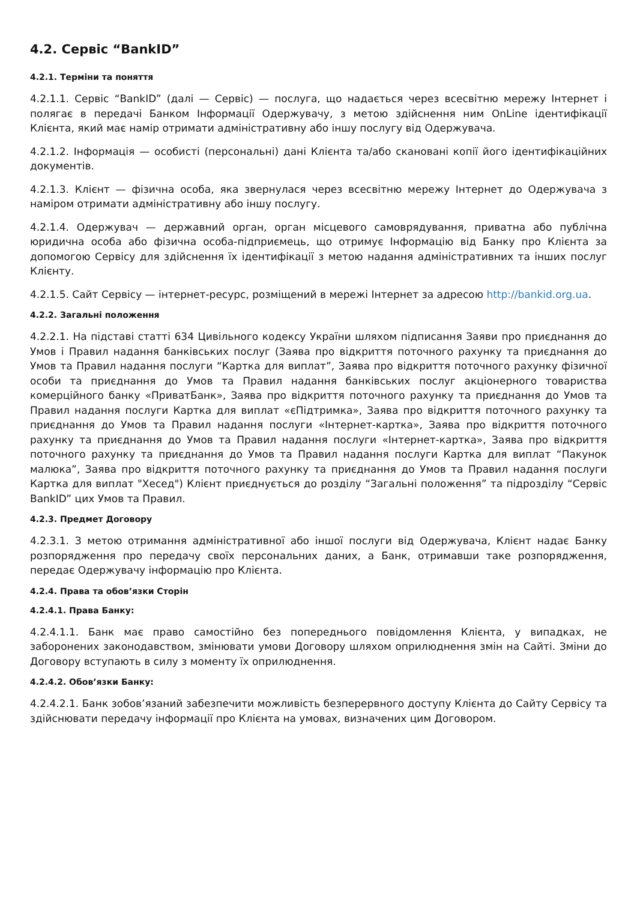4.2. Сервіс “BankID”
4.2.1. Терміни та поняття
4.2.1.1. Сервіс “BankID” (далі — Сервіс) — послуга, що надається через всесвітню мережу Інтернет і полягає в передачі Банком Інформації Одержувачу, з метою здійснення ним OnLine ідентифікації Клієнта, який має намір отримати адміністративну або іншу послугу від Одержувача.
4.2.1.2. Інформація — особисті (персональні) дані Клієнта та/або скановані копії його ідентифікаційних документів.
4.2.1.3. Клієнт — фізична особа, яка звернулася через всесвітню мережу Інтернет до Одержувача з наміром отримати адміністративну або іншу послугу.
4.2.1.4. Одержувач — державний орган, орган місцевого самоврядування, приватна або публічна юридична особа або фізична особа-підприємець, що отримує Інформацію від Банку про Клієнта за допомогою Сервісу для здійснення їх ідентифікації з метою надання адміністративних та інших послуг Клієнту.
4.2.1.5. Сайт Сервісу — інтернет-ресурс, розміщений в мережі Інтернет за адресою http://bankid.org.ua.
4.2.2. Загальні положення
4.2.2.1. На підставі статті 634 Цивільного кодексу України шляхом підписання Заяви про приєднання до Умов і Правил надання банківських послуг (Заява про відкриття поточного рахунку та приєднання до Умов та Правил надання послуги “Картка для виплат”, Заява про відкриття поточного рахунку фізичної особи та приєднання до Умов та Правил надання банківських послуг акціонерного товариства комерційного банку «ПриватБанк», Заява про відкриття поточного рахунку та приєднання до Умов та Правил надання послуги Картка для виплат «єПідтримка», Заява про відкриття поточного рахунку та приєднання до Умов та Правил надання послуги «Інтернет-картка», Заява про відкриття поточного рахунку та приєднання до Умов та Правил надання послуги «Інтернет-картка», Заява про відкриття поточного рахунку та приєднання до Умов та Правил надання послуги Картка для виплат “Пакунок малюка”, Заява про відкриття поточного рахунку та приєднання до Умов та Правил надання послуги Картка для виплат "Хесед") Клієнт приєднується до розділу “Загальні положення” та підрозділу “Сервіс BankID” цих Умов та Правил.
4.2.3. Предмет Договору
4.2.3.1. З метою отримання адміністративної або іншої послуги від Одержувача, Клієнт надає Банку розпорядження про передачу своїх персональних даних, а Банк, отримавши таке розпорядження, передає Одержувачу інформацію про Клієнта.
4.2.4. Права та обов’язки Сторін
4.2.4.1. Права Банку:
4.2.4.1.1. Банк має право самостійно без попереднього повідомлення Клієнта, у випадках, не заборонених законодавством, змінювати умови Договору шляхом оприлюднення змін на Сайті. Зміни до Договору вступають в силу з моменту їх оприлюднення.
4.2.4.2. Обов’язки Банку:
4.2.4.2.1. Банк зобов’язаний забезпечити можливість безперервного доступу Клієнта до Сайту Сервісу та здійснювати передачу інформації про Клієнта на умовах, визначених цим Договором.